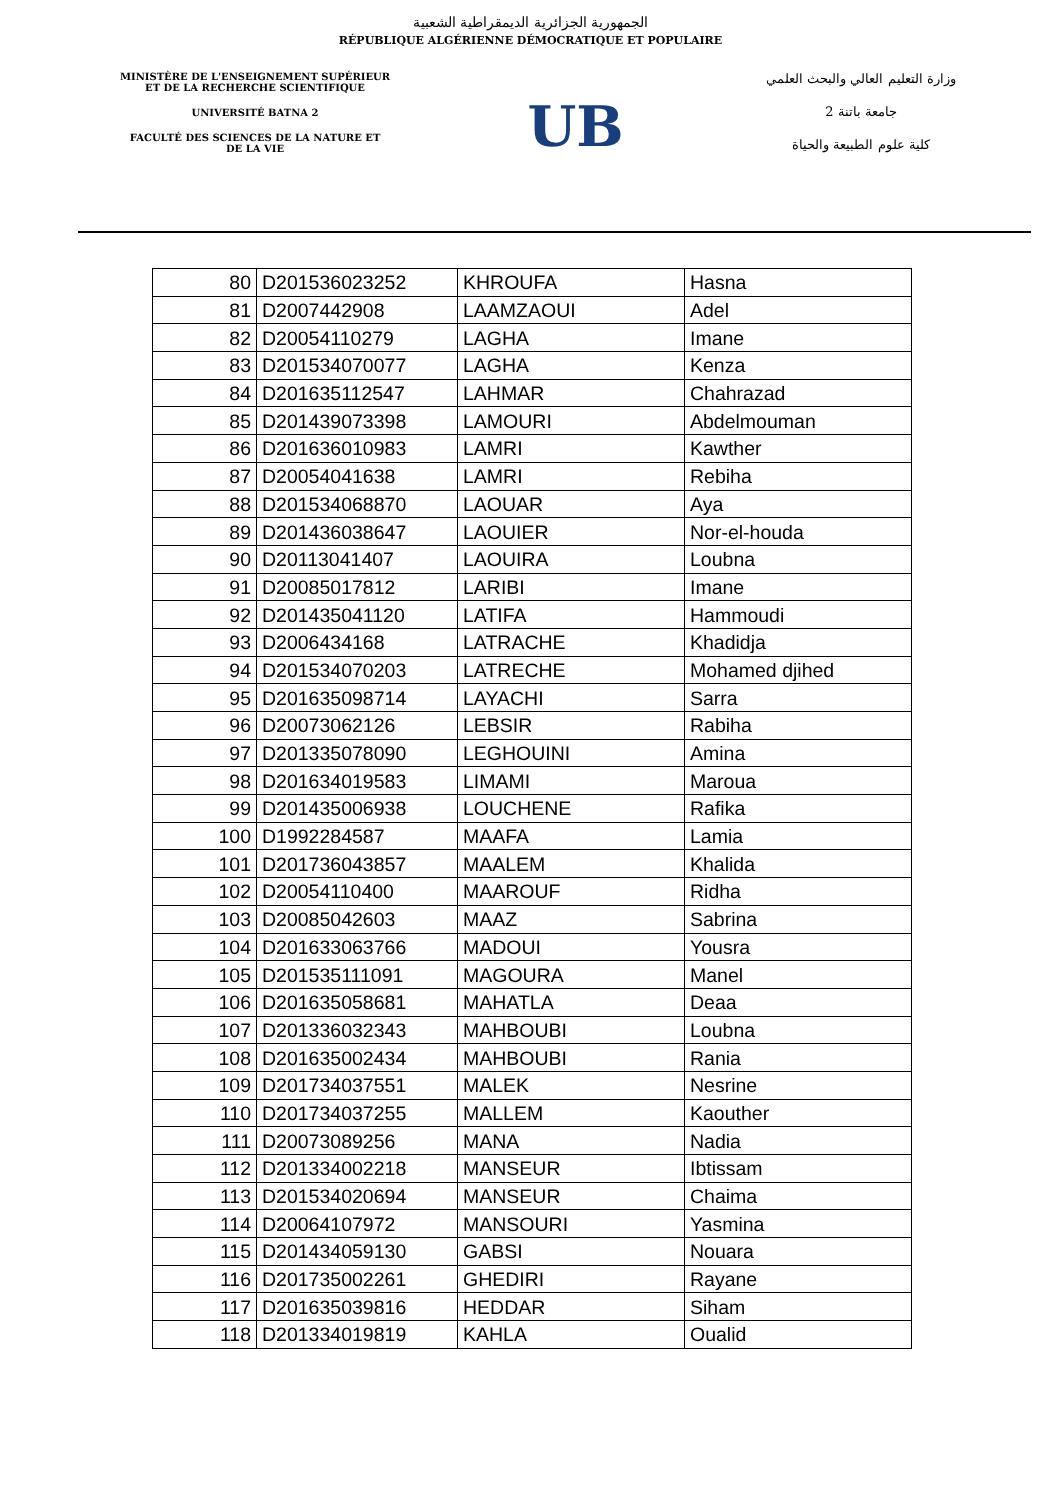الجمهورية الجزائرية الديمقراطية الشعبية
RÉPUBLIQUE ALGÉRIENNE DÉMOCRATIQUE ET POPULAIRE
MINISTÈRE DE L'ENSEIGNEMENT SUPÉRIEUR
ET DE LA RECHERCHE SCIENTIFIQUE
UNIVERSITÉ BATNA 2
FACULTÉ DES SCIENCES DE LA NATURE ET
DE LA VIE
UB
وزارة التعليم العالي والبحث العلمي
جامعة باتنة 2
كلية علوم الطبيعة والحياة
| 80 | D201536023252 | KHROUFA | Hasna |
| 81 | D2007442908 | LAAMZAOUI | Adel |
| 82 | D20054110279 | LAGHA | Imane |
| 83 | D201534070077 | LAGHA | Kenza |
| 84 | D201635112547 | LAHMAR | Chahrazad |
| 85 | D201439073398 | LAMOURI | Abdelmouman |
| 86 | D201636010983 | LAMRI | Kawther |
| 87 | D20054041638 | LAMRI | Rebiha |
| 88 | D201534068870 | LAOUAR | Aya |
| 89 | D201436038647 | LAOUIER | Nor-el-houda |
| 90 | D20113041407 | LAOUIRA | Loubna |
| 91 | D20085017812 | LARIBI | Imane |
| 92 | D201435041120 | LATIFA | Hammoudi |
| 93 | D2006434168 | LATRACHE | Khadidja |
| 94 | D201534070203 | LATRECHE | Mohamed djihed |
| 95 | D201635098714 | LAYACHI | Sarra |
| 96 | D20073062126 | LEBSIR | Rabiha |
| 97 | D201335078090 | LEGHOUINI | Amina |
| 98 | D201634019583 | LIMAMI | Maroua |
| 99 | D201435006938 | LOUCHENE | Rafika |
| 100 | D1992284587 | MAAFA | Lamia |
| 101 | D201736043857 | MAALEM | Khalida |
| 102 | D20054110400 | MAAROUF | Ridha |
| 103 | D20085042603 | MAAZ | Sabrina |
| 104 | D201633063766 | MADOUI | Yousra |
| 105 | D201535111091 | MAGOURA | Manel |
| 106 | D201635058681 | MAHATLA | Deaa |
| 107 | D201336032343 | MAHBOUBI | Loubna |
| 108 | D201635002434 | MAHBOUBI | Rania |
| 109 | D201734037551 | MALEK | Nesrine |
| 110 | D201734037255 | MALLEM | Kaouther |
| 111 | D20073089256 | MANA | Nadia |
| 112 | D201334002218 | MANSEUR | Ibtissam |
| 113 | D201534020694 | MANSEUR | Chaima |
| 114 | D20064107972 | MANSOURI | Yasmina |
| 115 | D201434059130 | GABSI | Nouara |
| 116 | D201735002261 | GHEDIRI | Rayane |
| 117 | D201635039816 | HEDDAR | Siham |
| 118 | D201334019819 | KAHLA | Oualid |